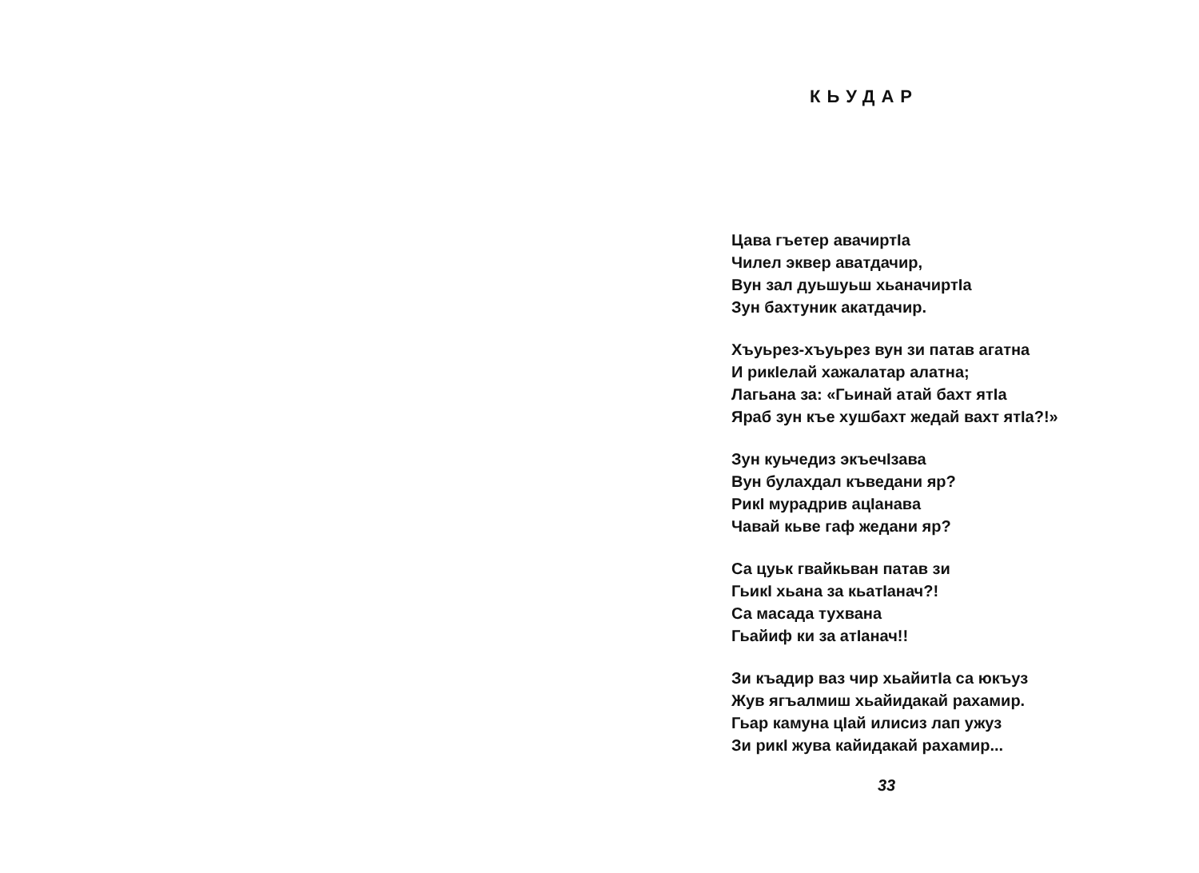КЬУДАР
Цава гъетер авачиртIа
Чилел эквер аватдачир,
Вун зал дуьшуьш хьаначиртIа
Зун бахтуник акатдачир.
Хъуьрез-хъуьрез вун зи патав агатна
И рикIелай хажалатар алатна;
Лагьана за: «Гьинай атай бахт ятIа
Яраб зун къе хушбахт жедай вахт ятIа?!»
Зун куьчедиз экъечIзава
Вун булахдал къведани яр?
РикI мурадрив ацIанава
Чавай кьве гаф жедани яр?
Са цуьк гвайкьван патав зи
ГьикI хьана за кьатIанач?!
Са масада тухвана
Гьайиф ки за атIанач!!
Зи къадир ваз чир хьайитIа са юкъуз
Жув ягъалмиш хьайидакай рахамир.
Гьар камуна цIай илисиз лап ужуз
Зи рикI жува кайидакай рахамир...
33